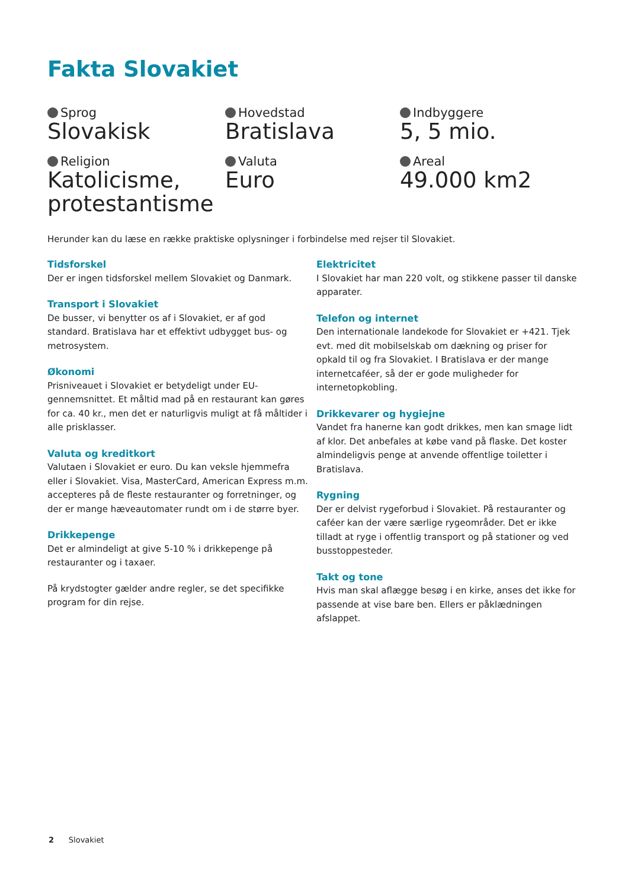Fakta Slovakiet
Sprog
Slovakisk
Hovedstad
Bratislava
Indbyggere
5, 5 mio.
Religion
Katolicisme, protestantisme
Valuta
Euro
Areal
49.000 km2
Herunder kan du læse en række praktiske oplysninger i forbindelse med rejser til Slovakiet.
Tidsforskel
Der er ingen tidsforskel mellem Slovakiet og Danmark.
Transport i Slovakiet
De busser, vi benytter os af i Slovakiet, er af god standard. Bratislava har et effektivt udbygget bus- og metrosystem.
Økonomi
Prisniveauet i Slovakiet er betydeligt under EU-gennemsnittet. Et måltid mad på en restaurant kan gøres for ca. 40 kr., men det er naturligvis muligt at få måltider i alle prisklasser.
Valuta og kreditkort
Valutaen i Slovakiet er euro. Du kan veksle hjemmefra eller i Slovakiet. Visa, MasterCard, American Express m.m. accepteres på de fleste restauranter og forretninger, og der er mange hæveautomater rundt om i de større byer.
Drikkepenge
Det er almindeligt at give 5-10 % i drikkepenge på restauranter og i taxaer.
På krydstogter gælder andre regler, se det specifikke program for din rejse.
Elektricitet
I Slovakiet har man 220 volt, og stikkene passer til danske apparater.
Telefon og internet
Den internationale landekode for Slovakiet er +421. Tjek evt. med dit mobilselskab om dækning og priser for opkald til og fra Slovakiet. I Bratislava er der mange internetcaféer, så der er gode muligheder for internetopkobling.
Drikkevarer og hygiejne
Vandet fra hanerne kan godt drikkes, men kan smage lidt af klor. Det anbefales at købe vand på flaske. Det koster almindeligvis penge at anvende offentlige toiletter i Bratislava.
Rygning
Der er delvist rygeforbud i Slovakiet. På restauranter og caféer kan der være særlige rygeområder. Det er ikke tilladt at ryge i offentlig transport og på stationer og ved busstoppesteder.
Takt og tone
Hvis man skal aflægge besøg i en kirke, anses det ikke for passende at vise bare ben. Ellers er påklædningen afslappet.
2 Slovakiet